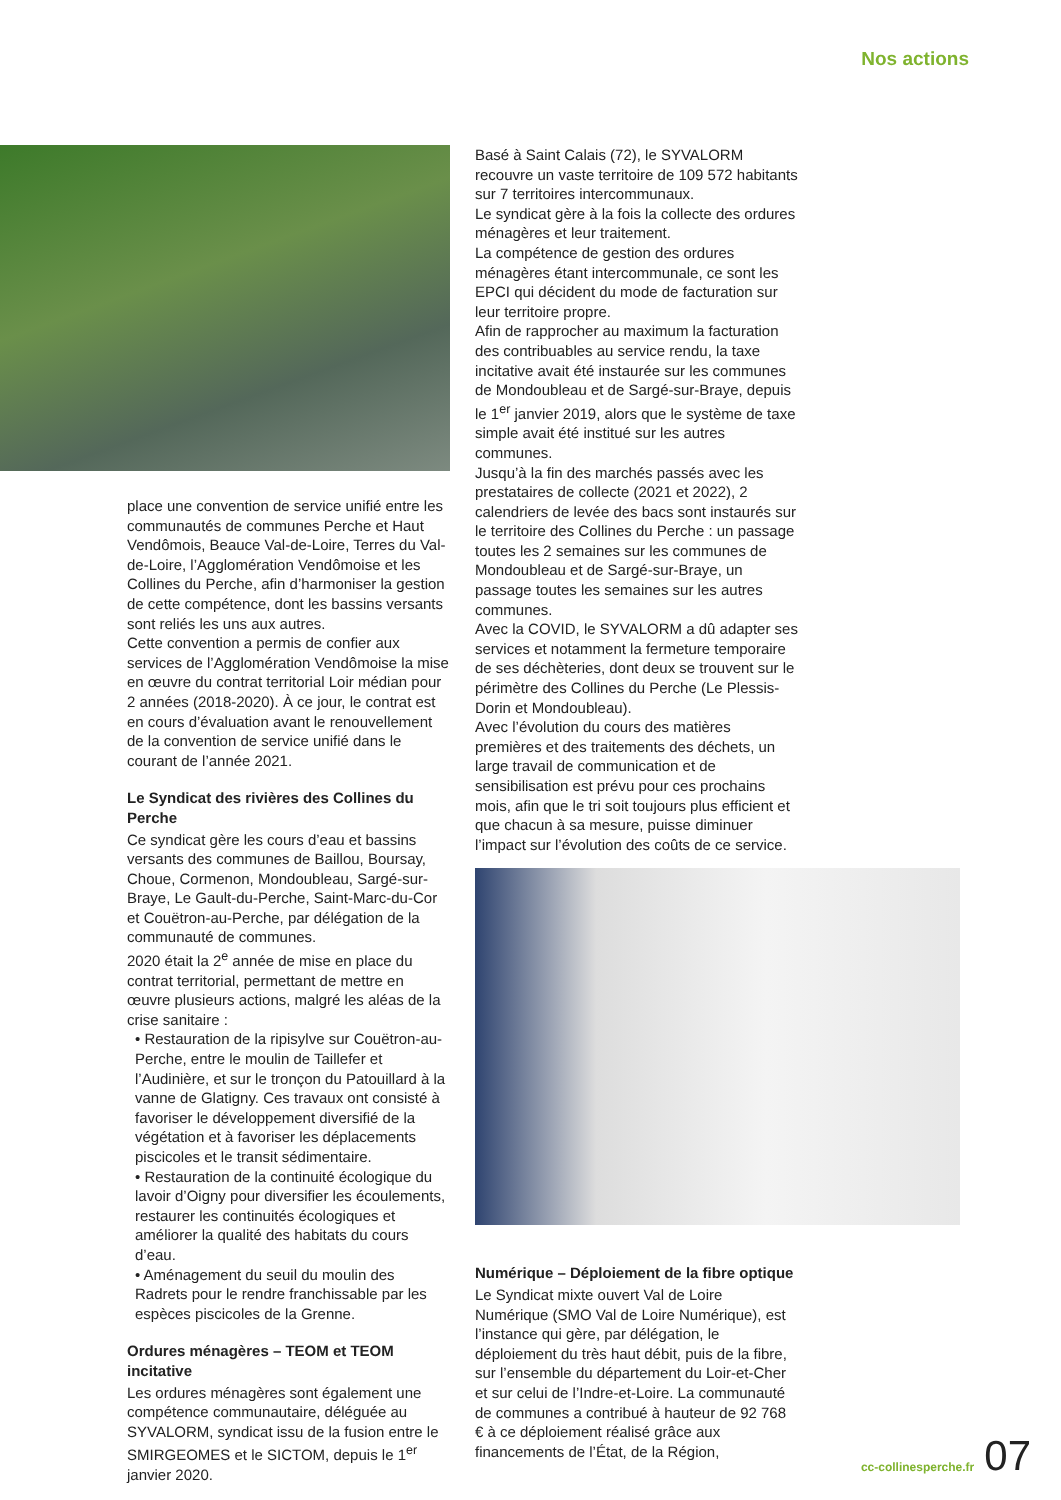Nos actions
place une convention de service unifié entre les communautés de communes Perche et Haut Vendômois, Beauce Val-de-Loire, Terres du Val-de-Loire, l’Agglomération Vendômoise et les Collines du Perche, afin d’harmoniser la gestion de cette compétence, dont les bassins versants sont reliés les uns aux autres.
Cette convention a permis de confier aux services de l’Agglomération Vendômoise la mise en œuvre du contrat territorial Loir médian pour 2 années (2018-2020). À ce jour, le contrat est en cours d’évaluation avant le renouvellement de la convention de service unifié dans le courant de l’année 2021.
Le Syndicat des rivières des Collines du Perche
Ce syndicat gère les cours d’eau et bassins versants des communes de Baillou, Boursay, Choue, Cormenon, Mondoubleau, Sargé-sur-Braye, Le Gault-du-Perche, Saint-Marc-du-Cor et Couëtron-au-Perche, par délégation de la communauté de communes.
2020 était la 2<sup>e</sup> année de mise en place du contrat territorial, permettant de mettre en œuvre plusieurs actions, malgré les aléas de la crise sanitaire :
• Restauration de la ripisylve sur Couëtron-au-Perche, entre le moulin de Taillefer et l’Audinière, et sur le tronçon du Patouillard à la vanne de Glatigny. Ces travaux ont consisté à favoriser le développement diversifié de la végétation et à favoriser les déplacements piscicoles et le transit sédimentaire.
• Restauration de la continuité écologique du lavoir d’Oigny pour diversifier les écoulements, restaurer les continuités écologiques et améliorer la qualité des habitats du cours d’eau.
• Aménagement du seuil du moulin des Radrets pour le rendre franchissable par les espèces piscicoles de la Grenne.
Ordures ménagères – TEOM et TEOM incitative
Les ordures ménagères sont également une compétence communautaire, déléguée au SYVALORM, syndicat issu de la fusion entre le SMIRGEOMES et le SICTOM, depuis le 1<sup>er</sup> janvier 2020.
Basé à Saint Calais (72), le SYVALORM recouvre un vaste territoire de 109 572 habitants sur 7 territoires intercommunaux.
Le syndicat gère à la fois la collecte des ordures ménagères et leur traitement.
La compétence de gestion des ordures ménagères étant intercommunale, ce sont les EPCI qui décident du mode de facturation sur leur territoire propre.
Afin de rapprocher au maximum la facturation des contribuables au service rendu, la taxe incitative avait été instaurée sur les communes de Mondoubleau et de Sargé-sur-Braye, depuis le 1<sup>er</sup> janvier 2019, alors que le système de taxe simple avait été institué sur les autres communes.
Jusqu’à la fin des marchés passés avec les prestataires de collecte (2021 et 2022), 2 calendriers de levée des bacs sont instaurés sur le territoire des Collines du Perche : un passage toutes les 2 semaines sur les communes de Mondoubleau et de Sargé-sur-Braye, un passage toutes les semaines sur les autres communes.
Avec la COVID, le SYVALORM a dû adapter ses services et notamment la fermeture temporaire de ses déchèteries, dont deux se trouvent sur le périmètre des Collines du Perche (Le Plessis-Dorin et Mondoubleau).
Avec l’évolution du cours des matières premières et des traitements des déchets, un large travail de communication et de sensibilisation est prévu pour ces prochains mois, afin que le tri soit toujours plus efficient et que chacun à sa mesure, puisse diminuer l’impact sur l’évolution des coûts de ce service.
Numérique – Déploiement de la fibre optique
Le Syndicat mixte ouvert Val de Loire Numérique (SMO Val de Loire Numérique), est l’instance qui gère, par délégation, le déploiement du très haut débit, puis de la fibre, sur l’ensemble du département du Loir-et-Cher et sur celui de l’Indre-et-Loire. La communauté de communes a contribué à hauteur de 92 768 € à ce déploiement réalisé grâce aux financements de l’État, de la Région,
cc-collinesperche.fr 07